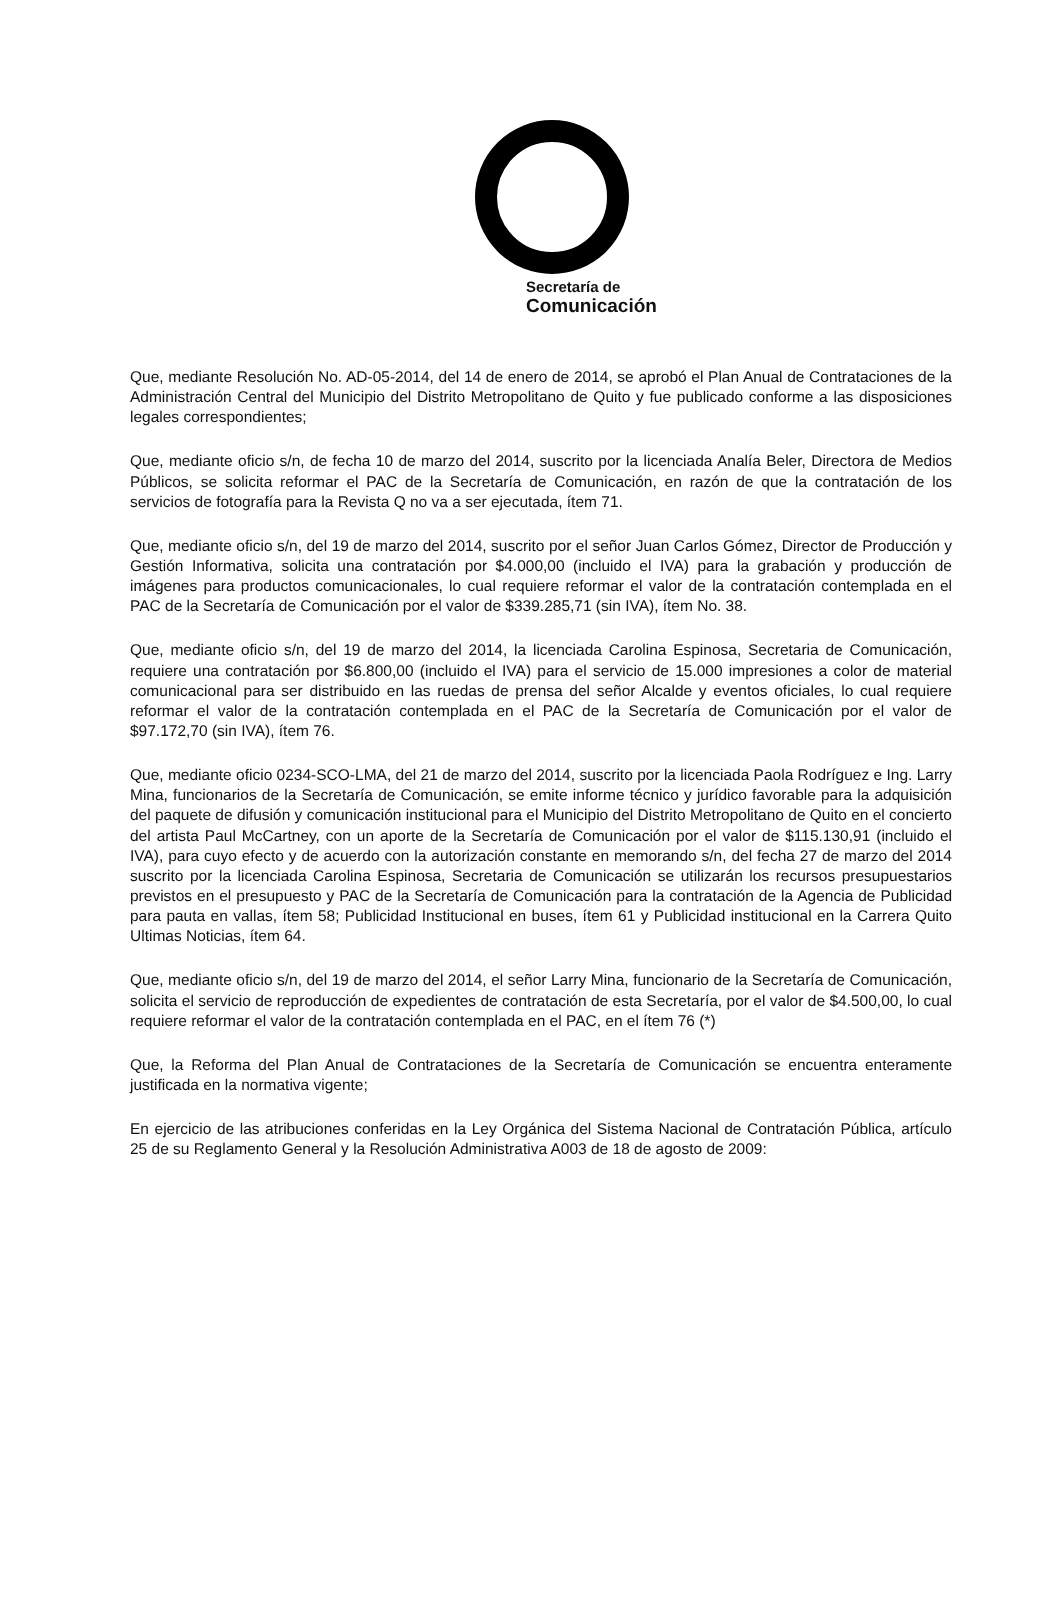Secretaría de
Comunicación
Que, mediante Resolución No. AD-05-2014, del 14 de enero de 2014, se aprobó el Plan Anual de Contrataciones de la Administración Central del Municipio del Distrito Metropolitano de Quito y fue publicado conforme a las disposiciones legales correspondientes;
Que, mediante oficio s/n, de fecha 10 de marzo del 2014, suscrito por la licenciada Analía Beler, Directora de Medios Públicos, se solicita reformar el PAC de la Secretaría de Comunicación, en razón de que la contratación de los servicios de fotografía para la Revista Q no va a ser ejecutada, ítem 71.
Que, mediante oficio s/n, del 19 de marzo del 2014, suscrito por el señor Juan Carlos Gómez, Director de Producción y Gestión Informativa, solicita una contratación por $4.000,00 (incluido el IVA) para la grabación y producción de imágenes para productos comunicacionales, lo cual requiere reformar el valor de la contratación contemplada en el PAC de la Secretaría de Comunicación por el valor de $339.285,71 (sin IVA), ítem No. 38.
Que, mediante oficio s/n, del 19 de marzo del 2014, la licenciada Carolina Espinosa, Secretaria de Comunicación, requiere una contratación por $6.800,00 (incluido el IVA) para el servicio de 15.000 impresiones a color de material comunicacional para ser distribuido en las ruedas de prensa del señor Alcalde y eventos oficiales, lo cual requiere reformar el valor de la contratación contemplada en el PAC de la Secretaría de Comunicación por el valor de $97.172,70 (sin IVA), ítem 76.
Que, mediante oficio 0234-SCO-LMA, del 21 de marzo del 2014, suscrito por la licenciada Paola Rodríguez e Ing. Larry Mina, funcionarios de la Secretaría de Comunicación, se emite informe técnico y jurídico favorable para la adquisición del paquete de difusión y comunicación institucional para el Municipio del Distrito Metropolitano de Quito en el concierto del artista Paul McCartney, con un aporte de la Secretaría de Comunicación por el valor de $115.130,91 (incluido el IVA), para cuyo efecto y de acuerdo con la autorización constante en memorando s/n, del fecha 27 de marzo del 2014 suscrito por la licenciada Carolina Espinosa, Secretaria de Comunicación se utilizarán los recursos presupuestarios previstos en el presupuesto y PAC de la Secretaría de Comunicación para la contratación de la Agencia de Publicidad para pauta en vallas, ítem 58; Publicidad Institucional en buses, ítem 61 y Publicidad institucional en la Carrera Quito Ultimas Noticias, ítem 64.
Que, mediante oficio s/n, del 19 de marzo del 2014, el señor Larry Mina, funcionario de la Secretaría de Comunicación, solicita el servicio de reproducción de expedientes de contratación de esta Secretaría, por el valor de $4.500,00, lo cual requiere reformar el valor de la contratación contemplada en el PAC, en el ítem 76 (*)
Que, la Reforma del Plan Anual de Contrataciones de la Secretaría de Comunicación se encuentra enteramente justificada en la normativa vigente;
En ejercicio de las atribuciones conferidas en la Ley Orgánica del Sistema Nacional de Contratación Pública, artículo 25 de su Reglamento General y la Resolución Administrativa A003 de 18 de agosto de 2009: